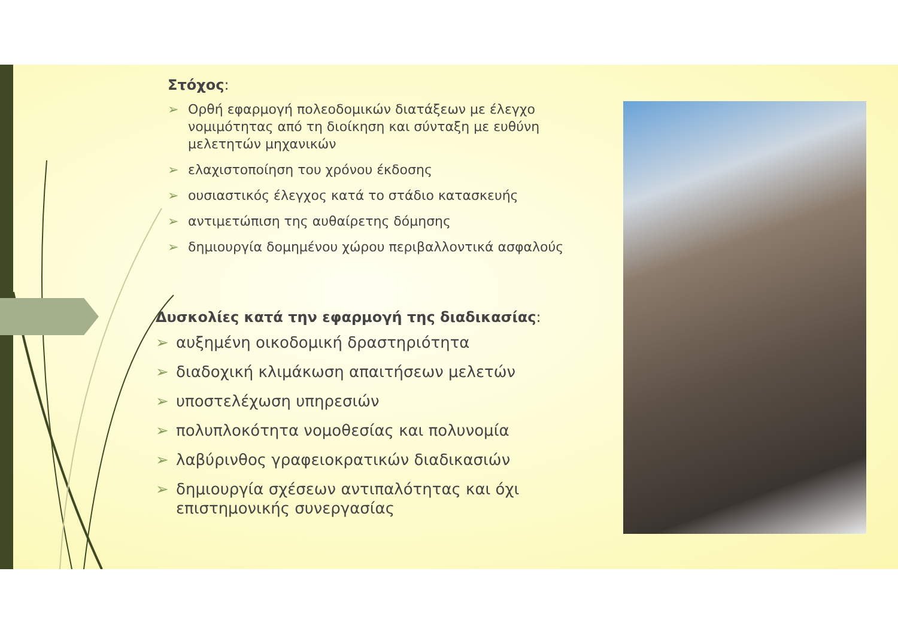Στόχος:
➢ Ορθή εφαρμογή πολεοδομικών διατάξεων με έλεγχο νομιμότητας από τη διοίκηση και σύνταξη με ευθύνη μελετητών μηχανικών
➢ ελαχιστοποίηση του χρόνου έκδοσης
➢ ουσιαστικός έλεγχος κατά το στάδιο κατασκευής
➢ αντιμετώπιση της αυθαίρετης δόμησης
➢ δημιουργία δομημένου χώρου περιβαλλοντικά ασφαλούς
Δυσκολίες κατά την εφαρμογή της διαδικασίας:
➢ αυξημένη οικοδομική δραστηριότητα
➢ διαδοχική κλιμάκωση απαιτήσεων μελετών
➢ υποστελέχωση υπηρεσιών
➢ πολυπλοκότητα νομοθεσίας και πολυνομία
➢ λαβύρινθος γραφειοκρατικών διαδικασιών
➢ δημιουργία σχέσεων αντιπαλότητας και όχι επιστημονικής συνεργασίας